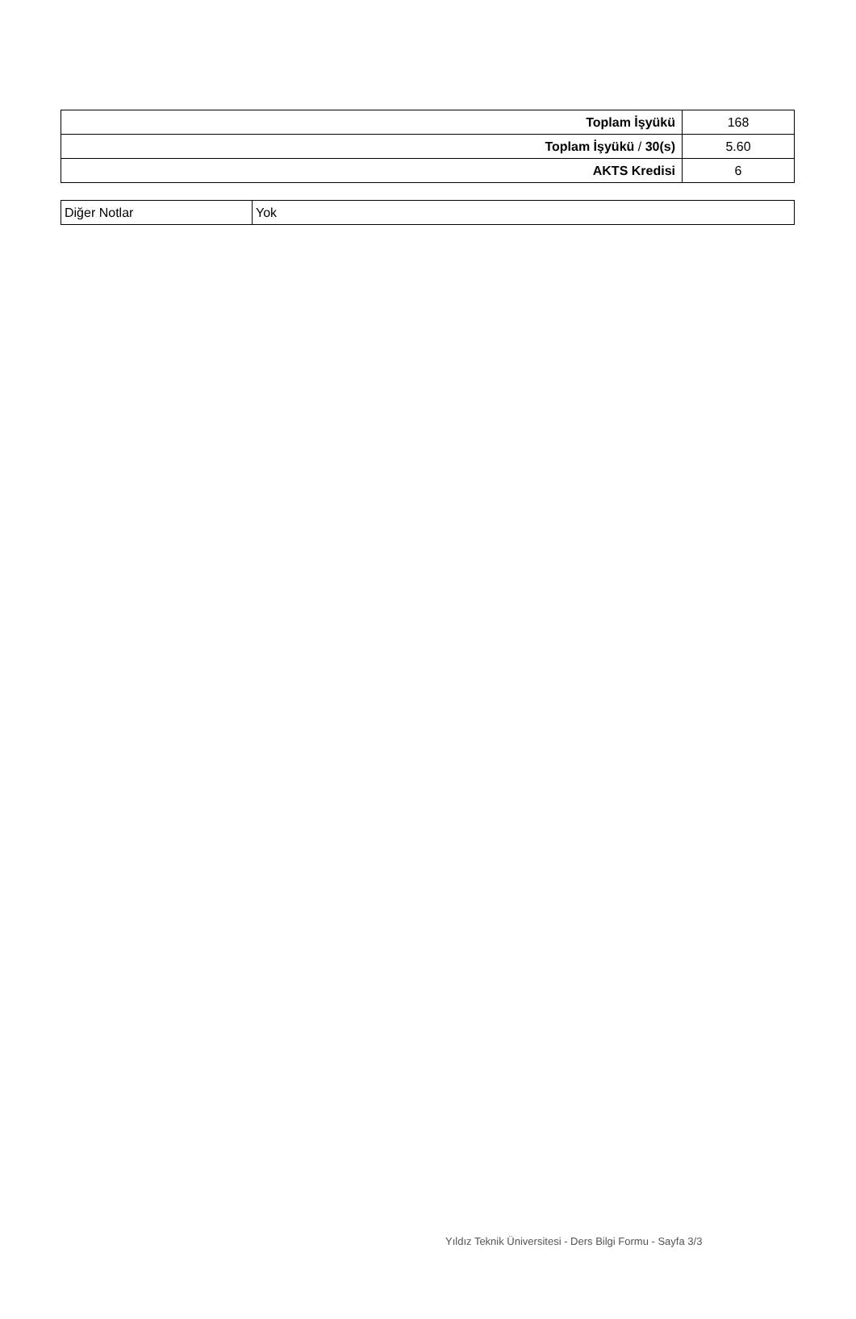| Toplam İşyükü | 168 |
| Toplam İşyükü / 30(s) | 5.60 |
| AKTS Kredisi | 6 |
| Diğer Notlar | Yok |
Yıldız Teknik Üniversitesi - Ders Bilgi Formu - Sayfa 3/3